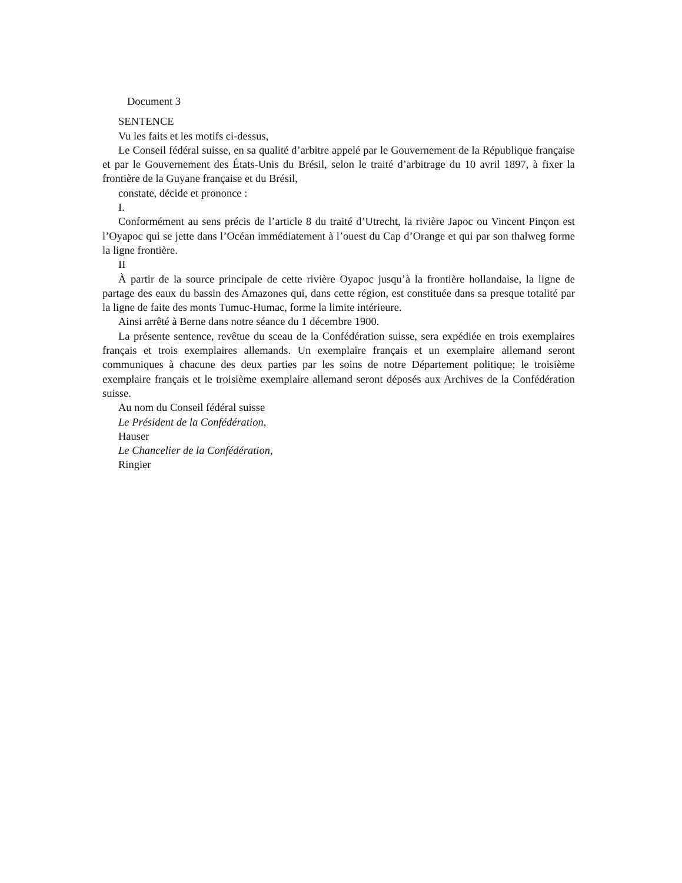Document 3
SENTENCE
Vu les faits et les motifs ci-dessus,
Le Conseil fédéral suisse, en sa qualité d’arbitre appelé par le Gouvernement de la République française et par le Gouvernement des États-Unis du Brésil, selon le traité d’arbitrage du 10 avril 1897, à fixer la frontière de la Guyane française et du Brésil,
constate, décide et prononce :
I.
Conformément au sens précis de l’article 8 du traité d’Utrecht, la rivière Japoc ou Vincent Pinçon est l’Oyapoc qui se jette dans l’Océan immédiatement à l’ouest du Cap d’Orange et qui par son thalweg forme la ligne frontière.
II
À partir de la source principale de cette rivière Oyapoc jusqu’à la frontière hollandaise, la ligne de partage des eaux du bassin des Amazones qui, dans cette région, est constituée dans sa presque totalité par la ligne de faite des monts Tumuc-Humac, forme la limite intérieure.
Ainsi arrêté à Berne dans notre séance du 1 décembre 1900.
La présente sentence, revêtue du sceau de la Confédération suisse, sera expédiée en trois exemplaires français et trois exemplaires allemands. Un exemplaire français et un exemplaire allemand seront communiques à chacune des deux parties par les soins de notre Département politique; le troisième exemplaire français et le troisième exemplaire allemand seront déposés aux Archives de la Confédération suisse.
Au nom du Conseil fédéral suisse
Le Président de la Confédération,
Hauser
Le Chancelier de la Confédération,
Ringier